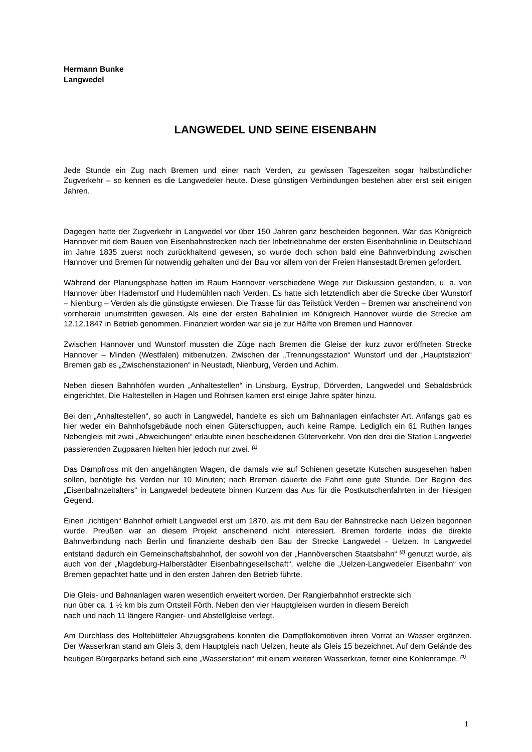Hermann Bunke
Langwedel
LANGWEDEL UND SEINE EISENBAHN
Jede Stunde ein Zug nach Bremen und einer nach Verden, zu gewissen Tageszeiten sogar halbstündlicher Zugverkehr – so kennen es die Langwedeler heute. Diese günstigen Verbindungen bestehen aber erst seit einigen Jahren.
Dagegen hatte der Zugverkehr in Langwedel vor über 150 Jahren ganz bescheiden begonnen. War das Königreich Hannover mit dem Bauen von Eisenbahnstrecken nach der Inbetriebnahme der ersten Eisenbahnlinie in Deutschland im Jahre 1835 zuerst noch zurückhaltend gewesen, so wurde doch schon bald eine Bahnverbindung zwischen Hannover und Bremen für notwendig gehalten und der Bau vor allem von der Freien Hansestadt Bremen gefordert.
Während der Planungsphase hatten im Raum Hannover verschiedene Wege zur Diskussion gestanden, u. a. von Hannover über Hademstorf und Hudemühlen nach Verden. Es hatte sich letztendlich aber die Strecke über Wunstorf – Nienburg – Verden als die günstigste erwiesen. Die Trasse für das Teilstück Verden – Bremen war anscheinend von vornherein unumstritten gewesen. Als eine der ersten Bahnlinien im Königreich Hannover wurde die Strecke am 12.12.1847 in Betrieb genommen. Finanziert worden war sie je zur Hälfte von Bremen und Hannover.
Zwischen Hannover und Wunstorf mussten die Züge nach Bremen die Gleise der kurz zuvor eröffneten Strecke Hannover – Minden (Westfalen) mitbenutzen. Zwischen der „Trennungsstazion“ Wunstorf und der „Hauptstazion“ Bremen gab es „Zwischenstazionen“ in Neustadt, Nienburg, Verden und Achim.
Neben diesen Bahnhöfen wurden „Anhaltestellen“ in Linsburg, Eystrup, Dörverden, Langwedel und Sebaldsbrück eingerichtet. Die Haltestellen in Hagen und Rohrsen kamen erst einige Jahre später hinzu.
Bei den „Anhaltestellen“, so auch in Langwedel, handelte es sich um Bahnanlagen einfachster Art. Anfangs gab es hier weder ein Bahnhofsgebäude noch einen Güterschuppen, auch keine Rampe. Lediglich ein 61 Ruthen langes Nebengleis mit zwei „Abweichungen“ erlaubte einen bescheidenen Güterverkehr. Von den drei die Station Langwedel passierenden Zugpaaren hielten hier jedoch nur zwei. <sup>(1)</sup>
Das Dampfross mit den angehängten Wagen, die damals wie auf Schienen gesetzte Kutschen ausgesehen haben sollen, benötigte bis Verden nur 10 Minuten; nach Bremen dauerte die Fahrt eine gute Stunde. Der Beginn des „Eisenbahnzeitalters“ in Langwedel bedeutete binnen Kurzem das Aus für die Postkutschenfahrten in der hiesigen Gegend.
Einen „richtigen“ Bahnhof erhielt Langwedel erst um 1870, als mit dem Bau der Bahnstrecke nach Uelzen begonnen wurde. Preußen war an diesem Projekt anscheinend nicht interessiert. Bremen forderte indes die direkte Bahnverbindung nach Berlin und finanzierte deshalb den Bau der Strecke Langwedel - Uelzen. In Langwedel entstand dadurch ein Gemeinschaftsbahnhof, der sowohl von der „Hannöverschen Staatsbahn“ <sup>(2)</sup> genutzt wurde, als auch von der „Magdeburg-Halberstädter Eisenbahngesellschaft“, welche die „Uelzen-Langwedeler Eisenbahn“ von Bremen gepachtet hatte und in den ersten Jahren den Betrieb führte.
Die Gleis- und Bahnanlagen waren wesentlich erweitert worden. Der Rangierbahnhof erstreckte sich
nun über ca. 1 ½ km bis zum Ortsteil Förth. Neben den vier Hauptgleisen wurden in diesem Bereich
nach und nach 11 längere Rangier- und Abstellgleise verlegt.
Am Durchlass des Holtebütteler Abzugsgrabens konnten die Dampflokomotiven ihren Vorrat an Wasser ergänzen. Der Wasserkran stand am Gleis 3, dem Hauptgleis nach Uelzen, heute als Gleis 15 bezeichnet. Auf dem Gelände des heutigen Bürgerparks befand sich eine „Wasserstation“ mit einem weiteren Wasserkran, ferner eine Kohlenrampe. <sup>(3)</sup>
1